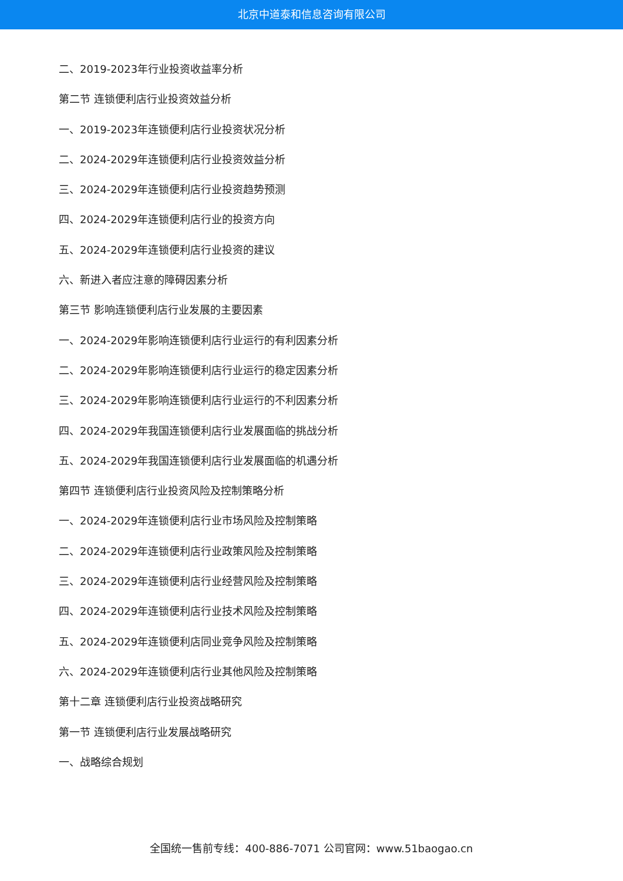北京中道泰和信息咨询有限公司
二、2019-2023年行业投资收益率分析
第二节 连锁便利店行业投资效益分析
一、2019-2023年连锁便利店行业投资状况分析
二、2024-2029年连锁便利店行业投资效益分析
三、2024-2029年连锁便利店行业投资趋势预测
四、2024-2029年连锁便利店行业的投资方向
五、2024-2029年连锁便利店行业投资的建议
六、新进入者应注意的障碍因素分析
第三节 影响连锁便利店行业发展的主要因素
一、2024-2029年影响连锁便利店行业运行的有利因素分析
二、2024-2029年影响连锁便利店行业运行的稳定因素分析
三、2024-2029年影响连锁便利店行业运行的不利因素分析
四、2024-2029年我国连锁便利店行业发展面临的挑战分析
五、2024-2029年我国连锁便利店行业发展面临的机遇分析
第四节 连锁便利店行业投资风险及控制策略分析
一、2024-2029年连锁便利店行业市场风险及控制策略
二、2024-2029年连锁便利店行业政策风险及控制策略
三、2024-2029年连锁便利店行业经营风险及控制策略
四、2024-2029年连锁便利店行业技术风险及控制策略
五、2024-2029年连锁便利店同业竞争风险及控制策略
六、2024-2029年连锁便利店行业其他风险及控制策略
第十二章 连锁便利店行业投资战略研究
第一节 连锁便利店行业发展战略研究
一、战略综合规划
全国统一售前专线：400-886-7071 公司官网：www.51baogao.cn